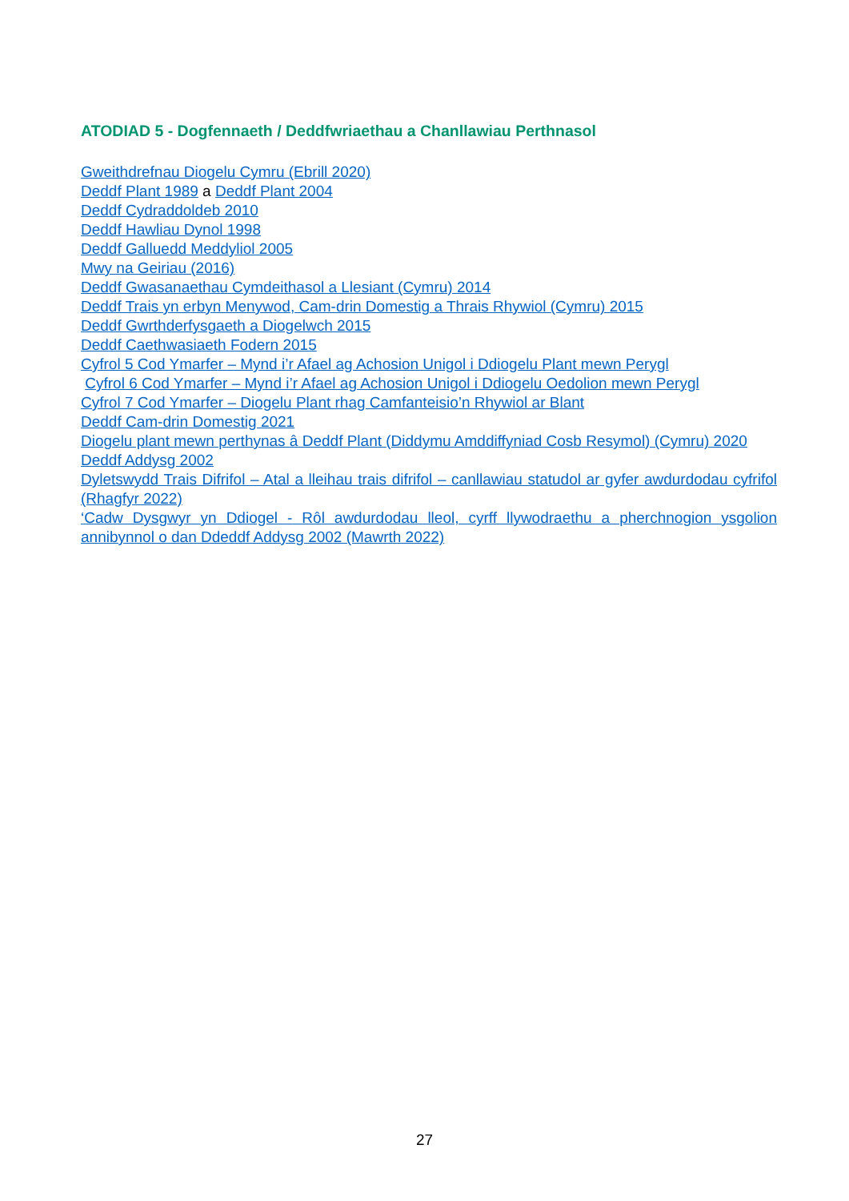ATODIAD 5 - Dogfennaeth / Deddfwriaethau a Chanllawiau Perthnasol
Gweithdrefnau Diogelu Cymru (Ebrill 2020)
Deddf Plant 1989 a Deddf Plant 2004
Deddf Cydraddoldeb 2010
Deddf Hawliau Dynol 1998
Deddf Galluedd Meddyliol 2005
Mwy na Geiriau (2016)
Deddf Gwasanaethau Cymdeithasol a Llesiant (Cymru) 2014
Deddf Trais yn erbyn Menywod, Cam-drin Domestig a Thrais Rhywiol (Cymru) 2015
Deddf Gwrthderfysgaeth a Diogelwch 2015
Deddf Caethwasiaeth Fodern 2015
Cyfrol 5 Cod Ymarfer – Mynd i’r Afael ag Achosion Unigol i Ddiogelu Plant mewn Perygl
Cyfrol 6 Cod Ymarfer – Mynd i’r Afael ag Achosion Unigol i Ddiogelu Oedolion mewn Perygl
Cyfrol 7 Cod Ymarfer – Diogelu Plant rhag Camfanteisio’n Rhywiol ar Blant
Deddf Cam-drin Domestig 2021
Diogelu plant mewn perthynas â Deddf Plant (Diddymu Amddiffyniad Cosb Resymol) (Cymru) 2020
Deddf Addysg 2002
Dyletswydd Trais Difrifol – Atal a lleihau trais difrifol – canllawiau statudol ar gyfer awdurdodau cyfrifol (Rhagfyr 2022)
‘Cadw Dysgwyr yn Ddiogel - Rôl awdurdodau lleol, cyrff llywodraethu a pherchnogion ysgolion annibynnol o dan Ddeddf Addysg 2002 (Mawrth 2022)
27